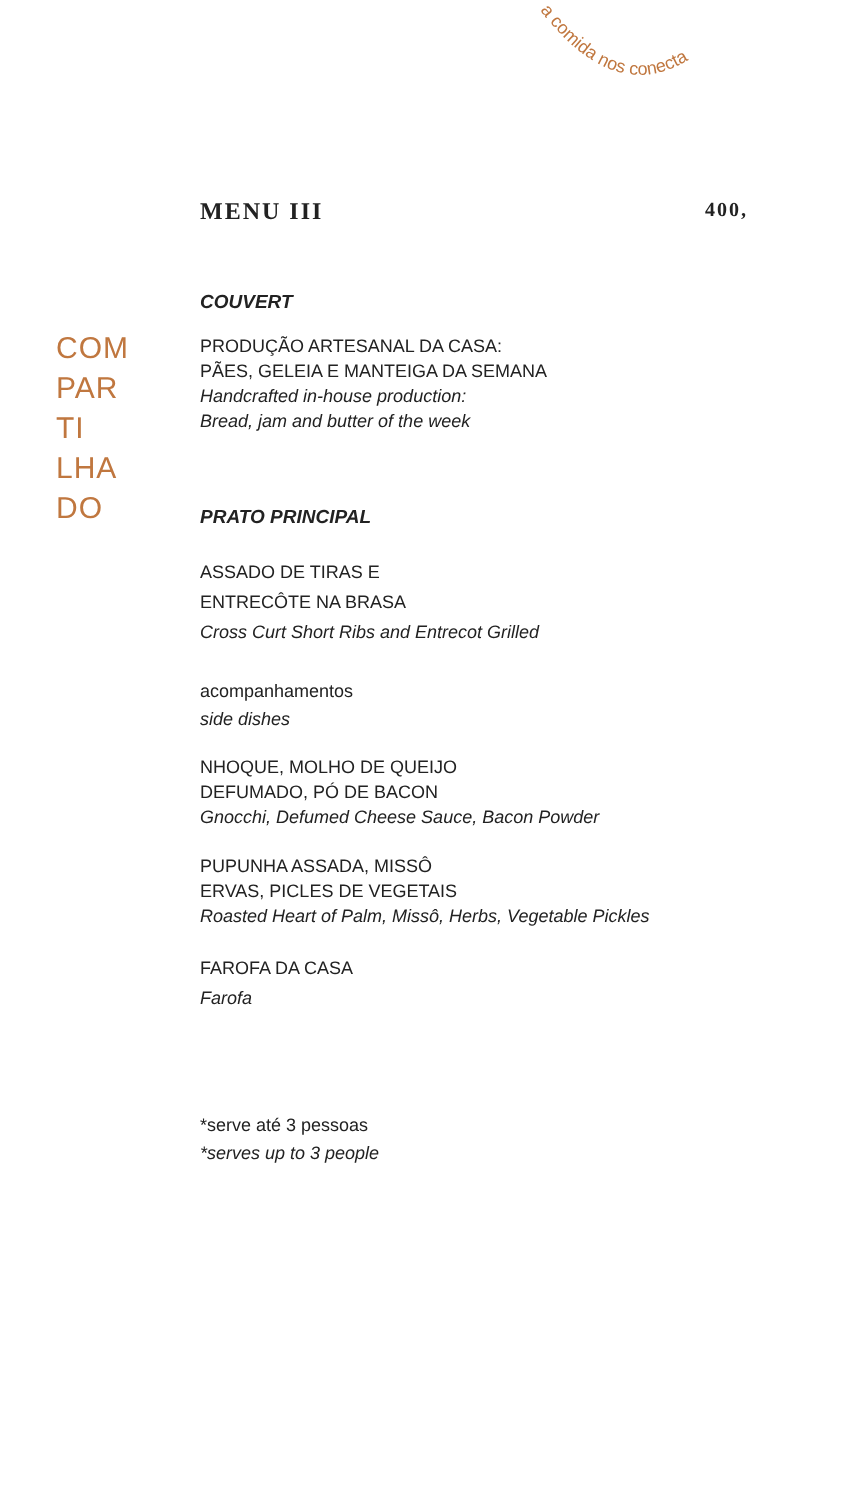a comida nos conecta
COM
PAR
TI
LHA
DO
MENU III 400,
COUVERT
PRODUÇÃO ARTESANAL DA CASA:
PÃES, GELEIA E MANTEIGA DA SEMANA
Handcrafted in-house production:
Bread, jam and butter of the week
PRATO PRINCIPAL
ASSADO DE TIRAS E
ENTRECÔTE NA BRASA
Cross Curt Short Ribs and Entrecot Grilled
acompanhamentos
side dishes
NHOQUE, MOLHO DE QUEIJO
DEFUMADO, PÓ DE BACON
Gnocchi, Defumed Cheese Sauce, Bacon Powder
PUPUNHA ASSADA, MISSÔ
ERVAS, PICLES DE VEGETAIS
Roasted Heart of Palm, Missô, Herbs, Vegetable Pickles
FAROFA DA CASA
Farofa
*serve até 3 pessoas
*serves up to 3 people